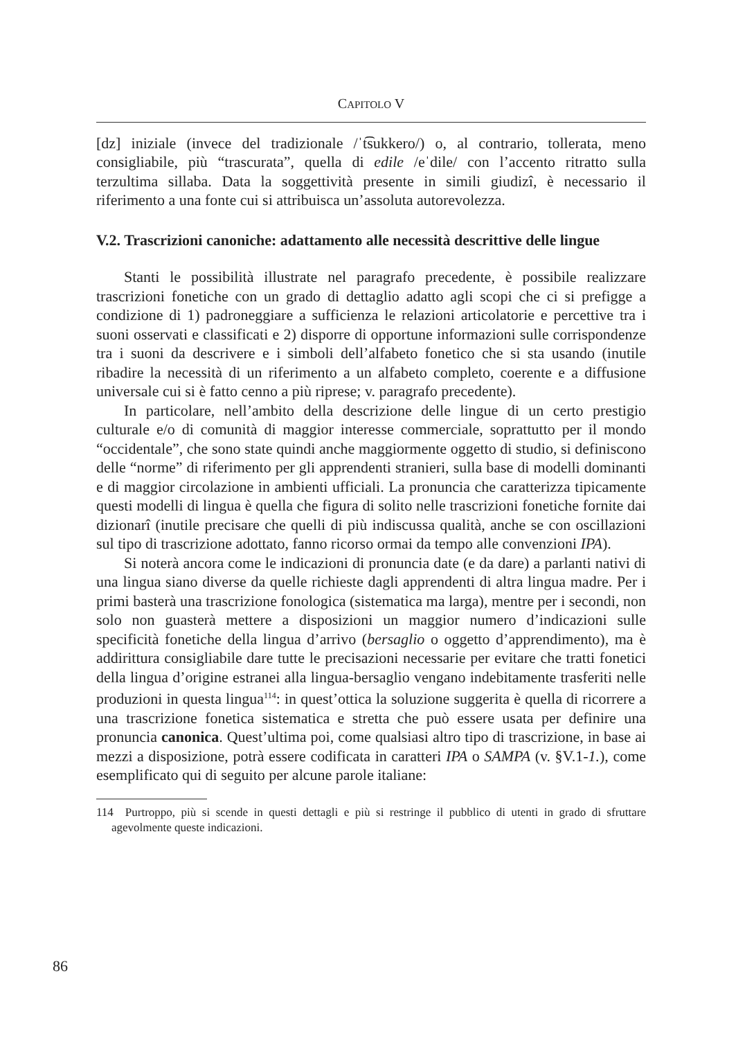CAPITOLO V
[dz] iniziale (invece del tradizionale /ˈt͡sukkero/) o, al contrario, tollerata, meno consigliabile, più “trascurata”, quella di edile /eˈdile/ con l’accento ritratto sulla terzultima sillaba. Data la soggettività presente in simili giudizî, è necessario il riferimento a una fonte cui si attribuisca un’assoluta autorevolezza.
V.2. Trascrizioni canoniche: adattamento alle necessità descrittive delle lingue
Stanti le possibilità illustrate nel paragrafo precedente, è possibile realizzare trascrizioni fonetiche con un grado di dettaglio adatto agli scopi che ci si prefigge a condizione di 1) padroneggiare a sufficienza le relazioni articolatorie e percettive tra i suoni osservati e classificati e 2) disporre di opportune informazioni sulle corrispondenze tra i suoni da descrivere e i simboli dell’alfabeto fonetico che si sta usando (inutile ribadire la necessità di un riferimento a un alfabeto completo, coerente e a diffusione universale cui si è fatto cenno a più riprese; v. paragrafo precedente).
In particolare, nell’ambito della descrizione delle lingue di un certo prestigio culturale e/o di comunità di maggior interesse commerciale, soprattutto per il mondo “occidentale”, che sono state quindi anche maggiormente oggetto di studio, si definiscono delle “norme” di riferimento per gli apprendenti stranieri, sulla base di modelli dominanti e di maggior circolazione in ambienti ufficiali. La pronuncia che caratterizza tipicamente questi modelli di lingua è quella che figura di solito nelle trascrizioni fonetiche fornite dai dizionarî (inutile precisare che quelli di più indiscussa qualità, anche se con oscillazioni sul tipo di trascrizione adottato, fanno ricorso ormai da tempo alle convenzioni IPA).
Si noterà ancora come le indicazioni di pronuncia date (e da dare) a parlanti nativi di una lingua siano diverse da quelle richieste dagli apprendenti di altra lingua madre. Per i primi basterà una trascrizione fonologica (sistematica ma larga), mentre per i secondi, non solo non guasterà mettere a disposizioni un maggior numero d’indicazioni sulle specificità fonetiche della lingua d’arrivo (bersaglio o oggetto d’apprendimento), ma è addirittura consigliabile dare tutte le precisazioni necessarie per evitare che tratti fonetici della lingua d’origine estranei alla lingua-bersaglio vengano indebitamente trasferiti nelle produzioni in questa lingua<sup>114</sup>: in quest’ottica la soluzione suggerita è quella di ricorrere a una trascrizione fonetica sistematica e stretta che può essere usata per definire una pronuncia canonica. Quest’ultima poi, come qualsiasi altro tipo di trascrizione, in base ai mezzi a disposizione, potrà essere codificata in caratteri IPA o SAMPA (v. §V.1-1.), come esemplificato qui di seguito per alcune parole italiane:
114 Purtroppo, più si scende in questi dettagli e più si restringe il pubblico di utenti in grado di sfruttare agevolmente queste indicazioni.
86